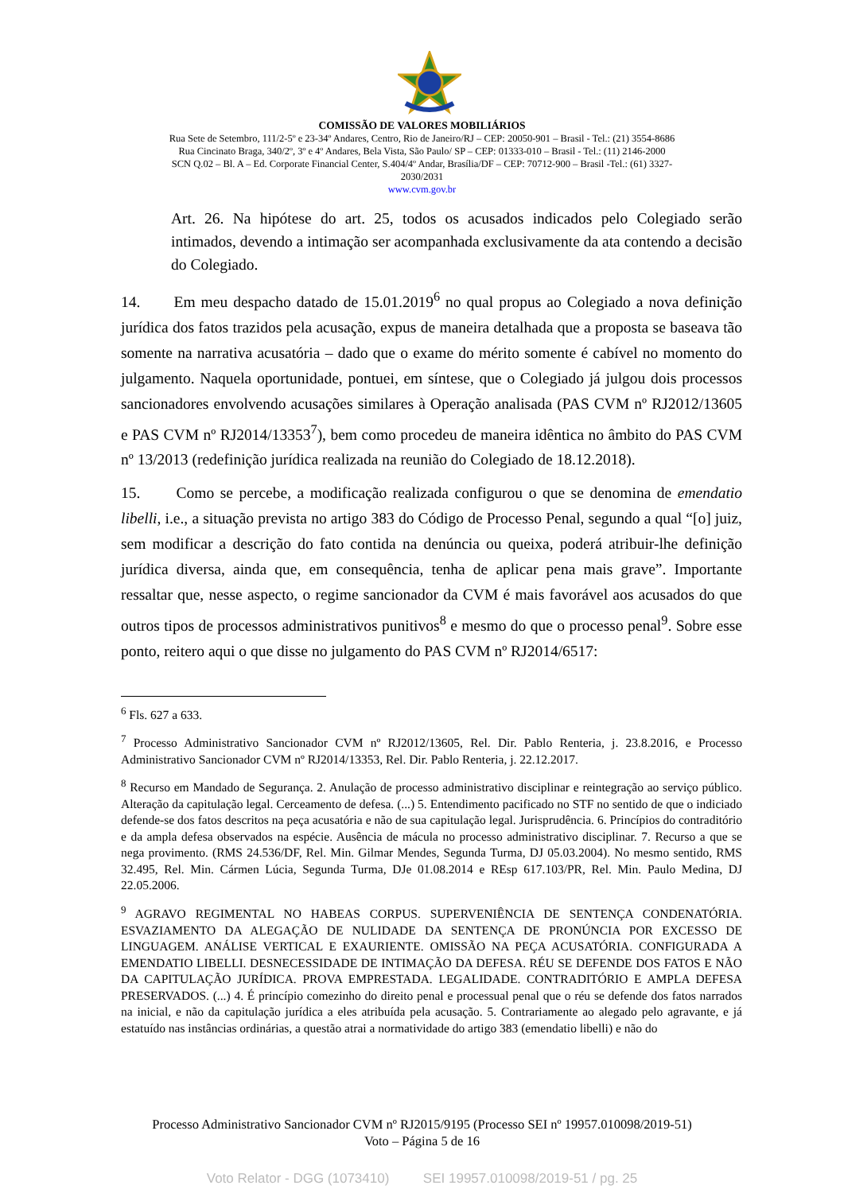COMISSÃO DE VALORES MOBILIÁRIOS
Rua Sete de Setembro, 111/2-5º e 23-34º Andares, Centro, Rio de Janeiro/RJ – CEP: 20050-901 – Brasil - Tel.: (21) 3554-8686
Rua Cincinato Braga, 340/2º, 3º e 4º Andares, Bela Vista, São Paulo/ SP – CEP: 01333-010 – Brasil - Tel.: (11) 2146-2000
SCN Q.02 – Bl. A – Ed. Corporate Financial Center, S.404/4º Andar, Brasília/DF – CEP: 70712-900 – Brasil -Tel.: (61) 3327-
2030/2031
www.cvm.gov.br
Art. 26. Na hipótese do art. 25, todos os acusados indicados pelo Colegiado serão intimados, devendo a intimação ser acompanhada exclusivamente da ata contendo a decisão do Colegiado.
14. Em meu despacho datado de 15.01.2019<sup>6</sup> no qual propus ao Colegiado a nova definição jurídica dos fatos trazidos pela acusação, expus de maneira detalhada que a proposta se baseava tão somente na narrativa acusatória – dado que o exame do mérito somente é cabível no momento do julgamento. Naquela oportunidade, pontuei, em síntese, que o Colegiado já julgou dois processos sancionadores envolvendo acusações similares à Operação analisada (PAS CVM nº RJ2012/13605 e PAS CVM nº RJ2014/13353<sup>7</sup>), bem como procedeu de maneira idêntica no âmbito do PAS CVM nº 13/2013 (redefinição jurídica realizada na reunião do Colegiado de 18.12.2018).
15. Como se percebe, a modificação realizada configurou o que se denomina de emendatio libelli, i.e., a situação prevista no artigo 383 do Código de Processo Penal, segundo a qual “[o] juiz, sem modificar a descrição do fato contida na denúncia ou queixa, poderá atribuir-lhe definição jurídica diversa, ainda que, em consequência, tenha de aplicar pena mais grave”. Importante ressaltar que, nesse aspecto, o regime sancionador da CVM é mais favorável aos acusados do que outros tipos de processos administrativos punitivos<sup>8</sup> e mesmo do que o processo penal<sup>9</sup>. Sobre esse ponto, reitero aqui o que disse no julgamento do PAS CVM nº RJ2014/6517:
<sup>6</sup> Fls. 627 a 633.
<sup>7</sup> Processo Administrativo Sancionador CVM nº RJ2012/13605, Rel. Dir. Pablo Renteria, j. 23.8.2016, e Processo Administrativo Sancionador CVM nº RJ2014/13353, Rel. Dir. Pablo Renteria, j. 22.12.2017.
<sup>8</sup> Recurso em Mandado de Segurança. 2. Anulação de processo administrativo disciplinar e reintegração ao serviço público. Alteração da capitulação legal. Cerceamento de defesa. (...) 5. Entendimento pacificado no STF no sentido de que o indiciado defende-se dos fatos descritos na peça acusatória e não de sua capitulação legal. Jurisprudência. 6. Princípios do contraditório e da ampla defesa observados na espécie. Ausência de mácula no processo administrativo disciplinar. 7. Recurso a que se nega provimento. (RMS 24.536/DF, Rel. Min. Gilmar Mendes, Segunda Turma, DJ 05.03.2004). No mesmo sentido, RMS 32.495, Rel. Min. Cármen Lúcia, Segunda Turma, DJe 01.08.2014 e REsp 617.103/PR, Rel. Min. Paulo Medina, DJ 22.05.2006.
<sup>9</sup> AGRAVO REGIMENTAL NO HABEAS CORPUS. SUPERVENIÊNCIA DE SENTENÇA CONDENATÓRIA. ESVAZIAMENTO DA ALEGAÇÃO DE NULIDADE DA SENTENÇA DE PRONÚNCIA POR EXCESSO DE LINGUAGEM. ANÁLISE VERTICAL E EXAURIENTE. OMISSÃO NA PEÇA ACUSATÓRIA. CONFIGURADA A EMENDATIO LIBELLI. DESNECESSIDADE DE INTIMAÇÃO DA DEFESA. RÉU SE DEFENDE DOS FATOS E NÃO DA CAPITULAÇÃO JURÍDICA. PROVA EMPRESTADA. LEGALIDADE. CONTRADITÓRIO E AMPLA DEFESA PRESERVADOS. (...) 4. É princípio comezinho do direito penal e processual penal que o réu se defende dos fatos narrados na inicial, e não da capitulação jurídica a eles atribuída pela acusação. 5. Contrariamente ao alegado pelo agravante, e já estatuído nas instâncias ordinárias, a questão atrai a normatividade do artigo 383 (emendatio libelli) e não do
Processo Administrativo Sancionador CVM nº RJ2015/9195 (Processo SEI nº 19957.010098/2019-51)
Voto – Página 5 de 16
Voto Relator - DGG (1073410) SEI 19957.010098/2019-51 / pg. 25